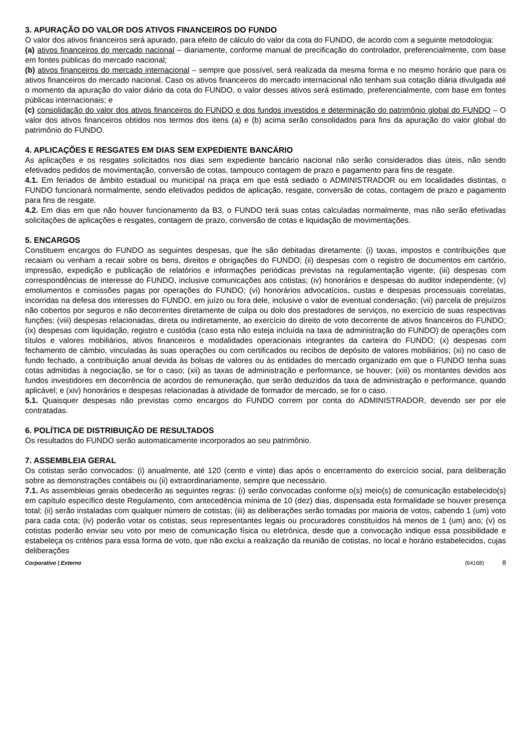3. APURAÇÃO DO VALOR DOS ATIVOS FINANCEIROS DO FUNDO
O valor dos ativos financeiros será apurado, para efeito de cálculo do valor da cota do FUNDO, de acordo com a seguinte metodologia:
(a) ativos financeiros do mercado nacional – diariamente, conforme manual de precificação do controlador, preferencialmente, com base em fontes públicas do mercado nacional;
(b) ativos financeiros do mercado internacional – sempre que possível, será realizada da mesma forma e no mesmo horário que para os ativos financeiros do mercado nacional. Caso os ativos financeiros do mercado internacional não tenham sua cotação diária divulgada até o momento da apuração do valor diário da cota do FUNDO, o valor desses ativos será estimado, preferencialmente, com base em fontes públicas internacionais; e
(c) consolidação do valor dos ativos financeiros do FUNDO e dos fundos investidos e determinação do patrimônio global do FUNDO – O valor dos ativos financeiros obtidos nos termos dos itens (a) e (b) acima serão consolidados para fins da apuração do valor global do patrimônio do FUNDO.
4. APLICAÇÕES E RESGATES EM DIAS SEM EXPEDIENTE BANCÁRIO
As aplicações e os resgates solicitados nos dias sem expediente bancário nacional não serão considerados dias úteis, não sendo efetivados pedidos de movimentação, conversão de cotas, tampouco contagem de prazo e pagamento para fins de resgate.
4.1. Em feriados de âmbito estadual ou municipal na praça em que está sediado o ADMINISTRADOR ou em localidades distintas, o FUNDO funcionará normalmente, sendo efetivados pedidos de aplicação, resgate, conversão de cotas, contagem de prazo e pagamento para fins de resgate.
4.2. Em dias em que não houver funcionamento da B3, o FUNDO terá suas cotas calculadas normalmente, mas não serão efetivadas solicitações de aplicações e resgates, contagem de prazo, conversão de cotas e liquidação de movimentações.
5. ENCARGOS
Constituem encargos do FUNDO as seguintes despesas, que lhe são debitadas diretamente: (i) taxas, impostos e contribuições que recaiam ou venham a recair sobre os bens, direitos e obrigações do FUNDO; (ii) despesas com o registro de documentos em cartório, impressão, expedição e publicação de relatórios e informações periódicas previstas na regulamentação vigente; (iii) despesas com correspondências de interesse do FUNDO, inclusive comunicações aos cotistas; (iv) honorários e despesas do auditor independente; (v) emolumentos e comissões pagas por operações do FUNDO; (vi) honorários advocatícios, custas e despesas processuais correlatas, incorridas na defesa dos interesses do FUNDO, em juízo ou fora dele, inclusive o valor de eventual condenação; (vii) parcela de prejuízos não cobertos por seguros e não decorrentes diretamente de culpa ou dolo dos prestadores de serviços, no exercício de suas respectivas funções; (viii) despesas relacionadas, direta ou indiretamente, ao exercício do direito de voto decorrente de ativos financeiros do FUNDO; (ix) despesas com liquidação, registro e custódia (caso esta não esteja incluída na taxa de administração do FUNDO) de operações com títulos e valores mobiliários, ativos financeiros e modalidades operacionais integrantes da carteira do FUNDO; (x) despesas com fechamento de câmbio, vinculadas às suas operações ou com certificados ou recibos de depósito de valores mobiliários; (xi) no caso de fundo fechado, a contribuição anual devida às bolsas de valores ou às entidades do mercado organizado em que o FUNDO tenha suas cotas admitidas à negociação, se for o caso; (xii) as taxas de administração e performance, se houver; (xiii) os montantes devidos aos fundos investidores em decorrência de acordos de remuneração, que serão deduzidos da taxa de administração e performance, quando aplicável; e (xiv) honorários e despesas relacionadas à atividade de formador de mercado, se for o caso.
5.1. Quaisquer despesas não previstas como encargos do FUNDO correm por conta do ADMINISTRADOR, devendo ser por ele contratadas.
6. POLÍTICA DE DISTRIBUIÇÃO DE RESULTADOS
Os resultados do FUNDO serão automaticamente incorporados ao seu patrimônio.
7. ASSEMBLEIA GERAL
Os cotistas serão convocados: (i) anualmente, até 120 (cento e vinte) dias após o encerramento do exercício social, para deliberação sobre as demonstrações contábeis ou (ii) extraordinariamente, sempre que necessário.
7.1. As assembleias gerais obedecerão as seguintes regras: (i) serão convocadas conforme o(s) meio(s) de comunicação estabelecido(s) em capítulo específico deste Regulamento, com antecedência mínima de 10 (dez) dias, dispensada esta formalidade se houver presença total; (ii) serão instaladas com qualquer número de cotistas; (iii) as deliberações serão tomadas por maioria de votos, cabendo 1 (um) voto para cada cota; (iv) poderão votar os cotistas, seus representantes legais ou procuradores constituídos há menos de 1 (um) ano; (v) os cotistas poderão enviar seu voto por meio de comunicação física ou eletrônica, desde que a convocação indique essa possibilidade e estabeleça os critérios para essa forma de voto, que não exclui a realização da reunião de cotistas, no local e horário estabelecidos, cujas deliberações
Corporativo | Externo (64168) 8